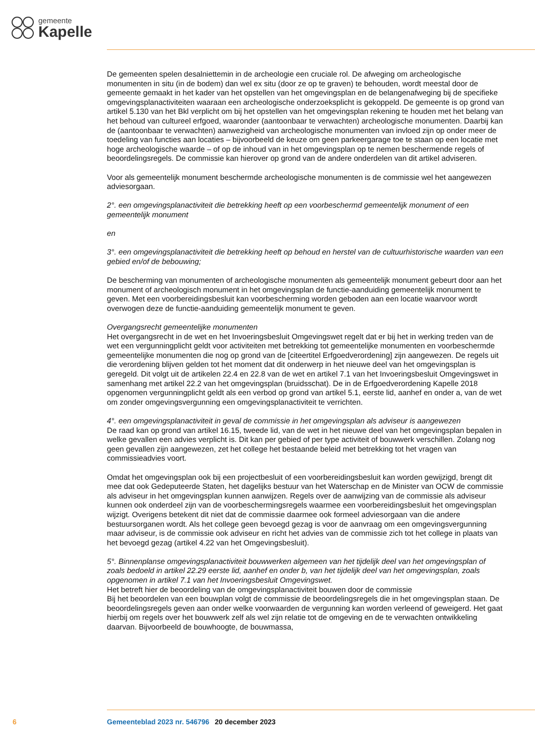gemeente
Kapelle
De gemeenten spelen desalniettemin in de archeologie een cruciale rol. De afweging om archeologische monumenten in situ (in de bodem) dan wel ex situ (door ze op te graven) te behouden, wordt meestal door de gemeente gemaakt in het kader van het opstellen van het omgevingsplan en de belangenafweging bij de specifieke omgevingsplanactiviteiten waaraan een archeologische onderzoeksplicht is gekoppeld. De gemeente is op grond van artikel 5.130 van het Bkl verplicht om bij het opstellen van het omgevingsplan rekening te houden met het belang van het behoud van cultureel erfgoed, waaronder (aantoonbaar te verwachten) archeologische monumenten. Daarbij kan de (aantoonbaar te verwachten) aanwezigheid van archeologische monumenten van invloed zijn op onder meer de toedeling van functies aan locaties – bijvoorbeeld de keuze om geen parkeergarage toe te staan op een locatie met hoge archeologische waarde – of op de inhoud van in het omgevingsplan op te nemen beschermende regels of beoordelingsregels. De commissie kan hierover op grond van de andere onderdelen van dit artikel adviseren.
Voor als gemeentelijk monument beschermde archeologische monumenten is de commissie wel het aangewezen adviesorgaan.
2°. een omgevingsplanactiviteit die betrekking heeft op een voorbeschermd gemeentelijk monument of een gemeentelijk monument
en
3°. een omgevingsplanactiviteit die betrekking heeft op behoud en herstel van de cultuurhistorische waarden van een gebied en/of de bebouwing;
De bescherming van monumenten of archeologische monumenten als gemeentelijk monument gebeurt door aan het monument of archeologisch monument in het omgevingsplan de functie-aanduiding gemeentelijk monument te geven. Met een voorbereidingsbesluit kan voorbescherming worden geboden aan een locatie waarvoor wordt overwogen deze de functie-aanduiding gemeentelijk monument te geven.
Overgangsrecht gemeentelijke monumenten
Het overgangsrecht in de wet en het Invoeringsbesluit Omgevingswet regelt dat er bij het in werking treden van de wet een vergunningplicht geldt voor activiteiten met betrekking tot gemeentelijke monumenten en voorbeschermde gemeentelijke monumenten die nog op grond van de [citeertitel Erfgoedverordening] zijn aangewezen. De regels uit die verordening blijven gelden tot het moment dat dit onderwerp in het nieuwe deel van het omgevingsplan is geregeld. Dit volgt uit de artikelen 22.4 en 22.8 van de wet en artikel 7.1 van het Invoeringsbesluit Omgevingswet in samenhang met artikel 22.2 van het omgevingsplan (bruidsschat). De in de Erfgoedverordening Kapelle 2018 opgenomen vergunningplicht geldt als een verbod op grond van artikel 5.1, eerste lid, aanhef en onder a, van de wet om zonder omgevingsvergunning een omgevingsplanactiviteit te verrichten.
4°. een omgevingsplanactiviteit in geval de commissie in het omgevingsplan als adviseur is aangewezen
De raad kan op grond van artikel 16.15, tweede lid, van de wet in het nieuwe deel van het omgevingsplan bepalen in welke gevallen een advies verplicht is. Dit kan per gebied of per type activiteit of bouwwerk verschillen. Zolang nog geen gevallen zijn aangewezen, zet het college het bestaande beleid met betrekking tot het vragen van commissieadvies voort.
Omdat het omgevingsplan ook bij een projectbesluit of een voorbereidingsbesluit kan worden gewijzigd, brengt dit mee dat ook Gedeputeerde Staten, het dagelijks bestuur van het Waterschap en de Minister van OCW de commissie als adviseur in het omgevingsplan kunnen aanwijzen. Regels over de aanwijzing van de commissie als adviseur kunnen ook onderdeel zijn van de voorbeschermingsregels waarmee een voorbereidingsbesluit het omgevingsplan wijzigt. Overigens betekent dit niet dat de commissie daarmee ook formeel adviesorgaan van die andere bestuursorganen wordt. Als het college geen bevoegd gezag is voor de aanvraag om een omgevingsvergunning maar adviseur, is de commissie ook adviseur en richt het advies van de commissie zich tot het college in plaats van het bevoegd gezag (artikel 4.22 van het Omgevingsbesluit).
5°. Binnenplanse omgevingsplanactiviteit bouwwerken algemeen van het tijdelijk deel van het omgevingsplan of zoals bedoeld in artikel 22.29 eerste lid, aanhef en onder b, van het tijdelijk deel van het omgevingsplan, zoals opgenomen in artikel 7.1 van het Invoeringsbesluit Omgevingswet.
Het betreft hier de beoordeling van de omgevingsplanactiviteit bouwen door de commissie
Bij het beoordelen van een bouwplan volgt de commissie de beoordelingsregels die in het omgevingsplan staan. De beoordelingsregels geven aan onder welke voorwaarden de vergunning kan worden verleend of geweigerd. Het gaat hierbij om regels over het bouwwerk zelf als wel zijn relatie tot de omgeving en de te verwachten ontwikkeling daarvan. Bijvoorbeeld de bouwhoogte, de bouwmassa,
6 Gemeenteblad 2023 nr. 546796 20 december 2023